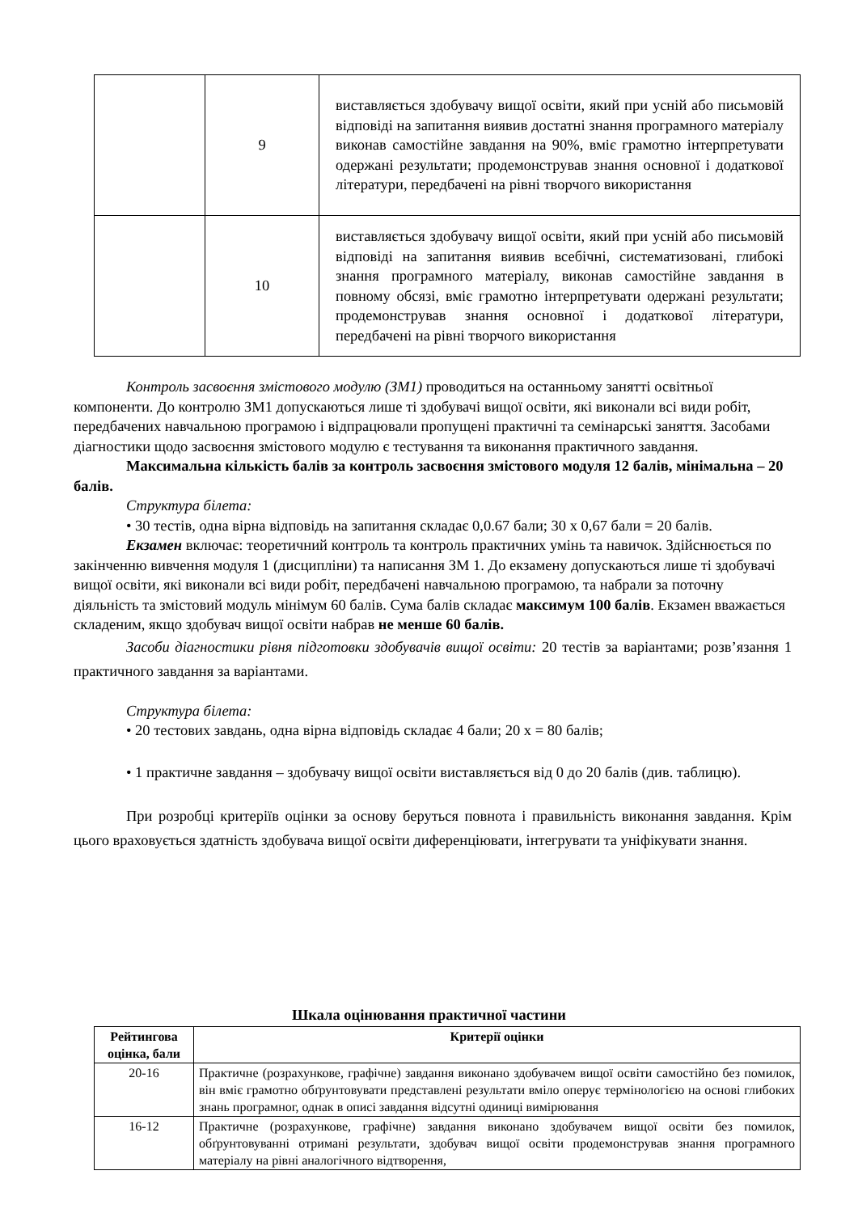| | 9 | виставляється здобувачу вищої освіти, який при усній або письмовій відповіді на запитання виявив достатні знання програмного матеріалу виконав самостійне завдання на 90%, вміє грамотно інтерпретувати одержані результати; продемонстрував знання основної і додаткової літератури, передбачені на рівні творчого використання |
| | 10 | виставляється здобувачу вищої освіти, який при усній або письмовій відповіді на запитання виявив всебічні, систематизовані, глибокі знання програмного матеріалу, виконав самостійне завдання в повному обсязі, вміє грамотно інтерпретувати одержані результати; продемонстрував знання основної і додаткової літератури, передбачені на рівні творчого використання |
Контроль засвоєння змістового модулю (ЗМ1) проводиться на останньому занятті освітньої компоненти. До контролю ЗМ1 допускаються лише ті здобувачі вищої освіти, які виконали всі види робіт, передбачених навчальною програмою і відпрацювали пропущені практичні та семінарські заняття. Засобами діагностики щодо засвоєння змістового модулю є тестування та виконання практичного завдання.
Максимальна кількість балів за контроль засвоєння змістового модуля 12 балів, мінімальна – 20 балів.
Структура білета:
• 30 тестів, одна вірна відповідь на запитання складає 0,0.67 бали; 30 х 0,67 бали = 20 балів.
Екзамен включає: теоретичний контроль та контроль практичних умінь та навичок. Здійснюється по закінченню вивчення модуля 1 (дисципліни) та написання ЗМ 1. До екзамену допускаються лише ті здобувачі вищої освіти, які виконали всі види робіт, передбачені навчальною програмою, та набрали за поточну діяльність та змістовий модуль мінімум 60 балів. Сума балів складає максимум 100 балів. Екзамен вважається складеним, якщо здобувач вищої освіти набрав не менше 60 балів.
Засоби діагностики рівня підготовки здобувачів вищої освіти: 20 тестів за варіантами; розв’язання 1 практичного завдання за варіантами.
Структура білета:
• 20 тестових завдань, одна вірна відповідь складає 4 бали; 20 х = 80 балів;
• 1 практичне завдання – здобувачу вищої освіти виставляється від 0 до 20 балів (див. таблицю).
При розробці критеріїв оцінки за основу беруться повнота і правильність виконання завдання. Крім цього враховується здатність здобувача вищої освіти диференціювати, інтегрувати та уніфікувати знання.
Шкала оцінювання практичної частини
| Рейтингова оцінка, бали | Критерії оцінки |
| --- | --- |
| 20-16 | Практичне (розрахункове, графічне) завдання виконано здобувачем вищої освіти самостійно без помилок, він вміє грамотно обґрунтовувати представлені результати вміло оперує термінологією на основі глибоких знань програмног, однак в описі завдання відсутні одиниці вимірювання |
| 16-12 | Практичне (розрахункове, графічне) завдання виконано здобувачем вищої освіти без помилок, обґрунтовуванні отримані результати, здобувач вищої освіти продемонстрував знання програмного матеріалу на рівні аналогічного відтворення, |